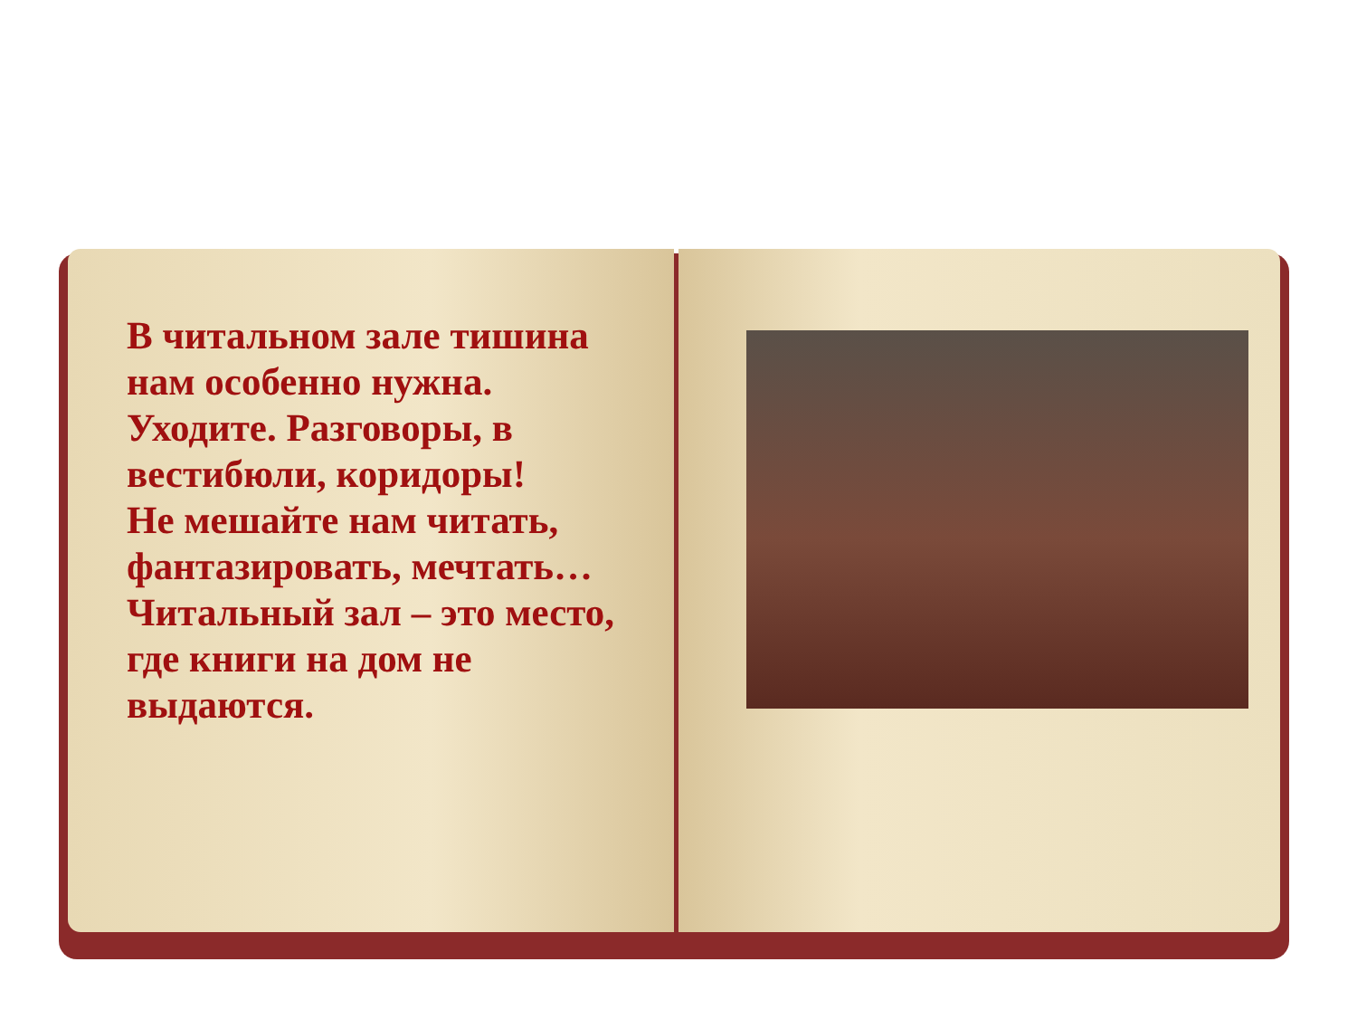В читальном зале тишина нам особенно нужна.
Уходите. Разговоры, в вестибюли, коридоры!
Не мешайте нам читать, фантазировать, мечтать…
Читальный зал – это место, где книги на дом не выдаются.